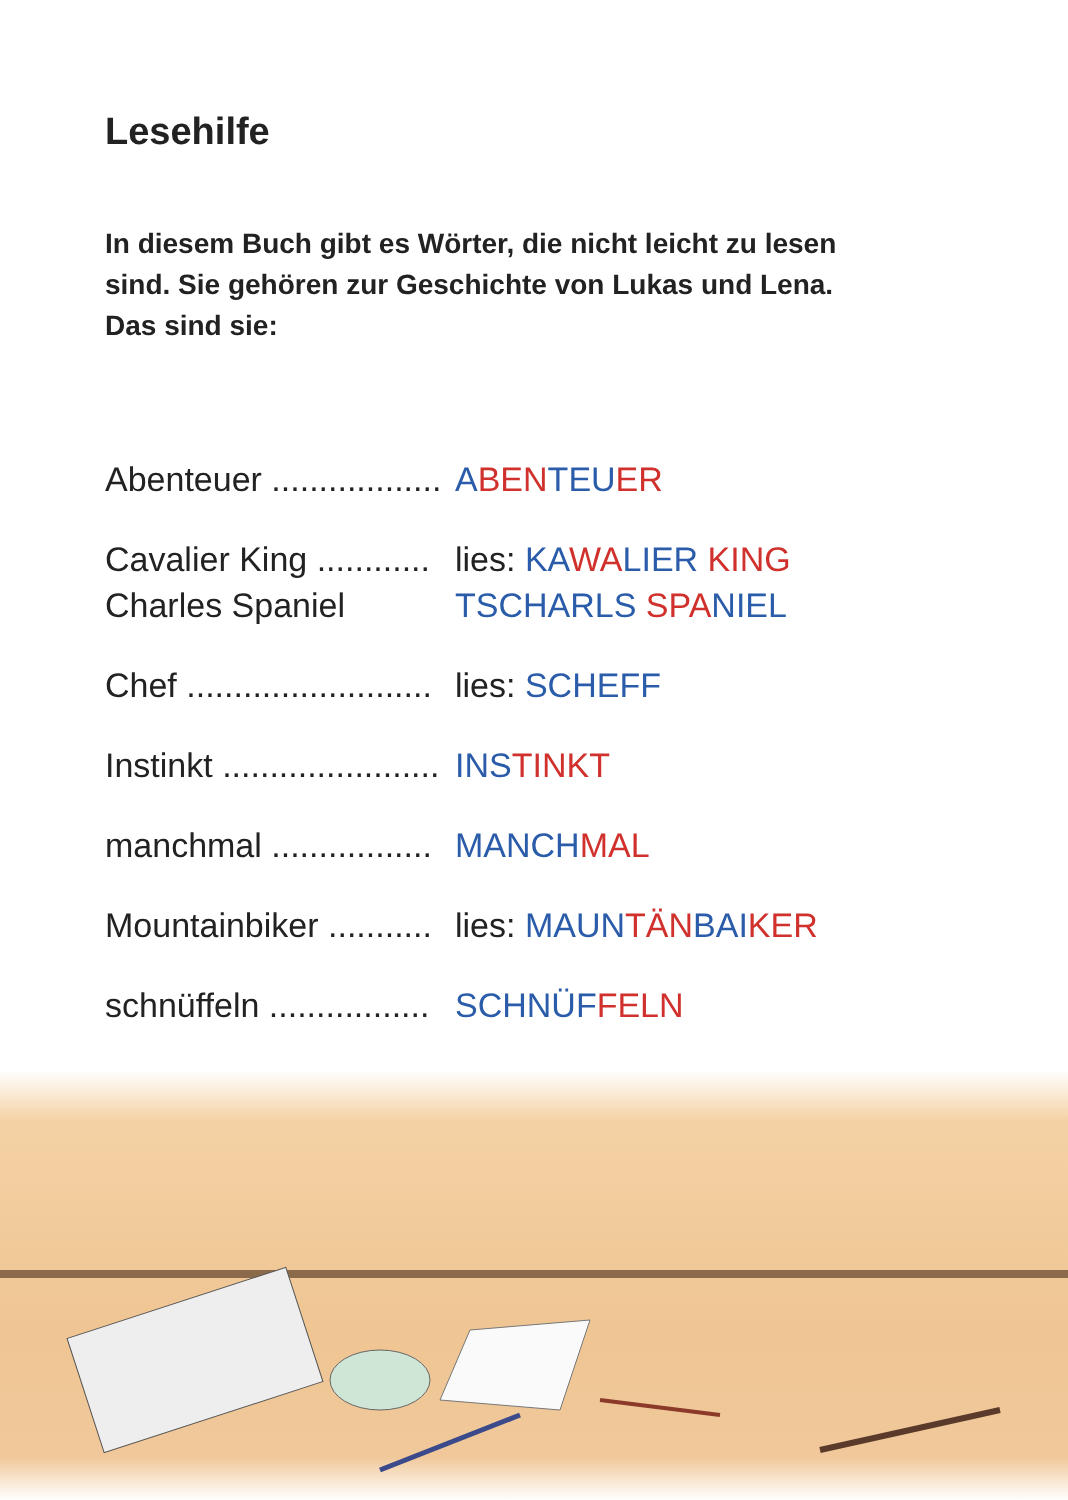Lesehilfe
In diesem Buch gibt es Wörter, die nicht leicht zu lesen
sind. Sie gehören zur Geschichte von Lukas und Lena.
Das sind sie:
Abenteuer .................. ABEN TEU ER
Cavalier King ............
Charles Spaniel
lies: KA WA LIER KING
TSCHARLS SPA NIEL
Chef .......................... lies: SCHEFF
Instinkt ....................... INS TINKT
manchmal ................. MANCH MAL
Mountainbiker ........... lies: MAUN TÄN BAI KER
schnüffeln ................. SCHNÜF FELN